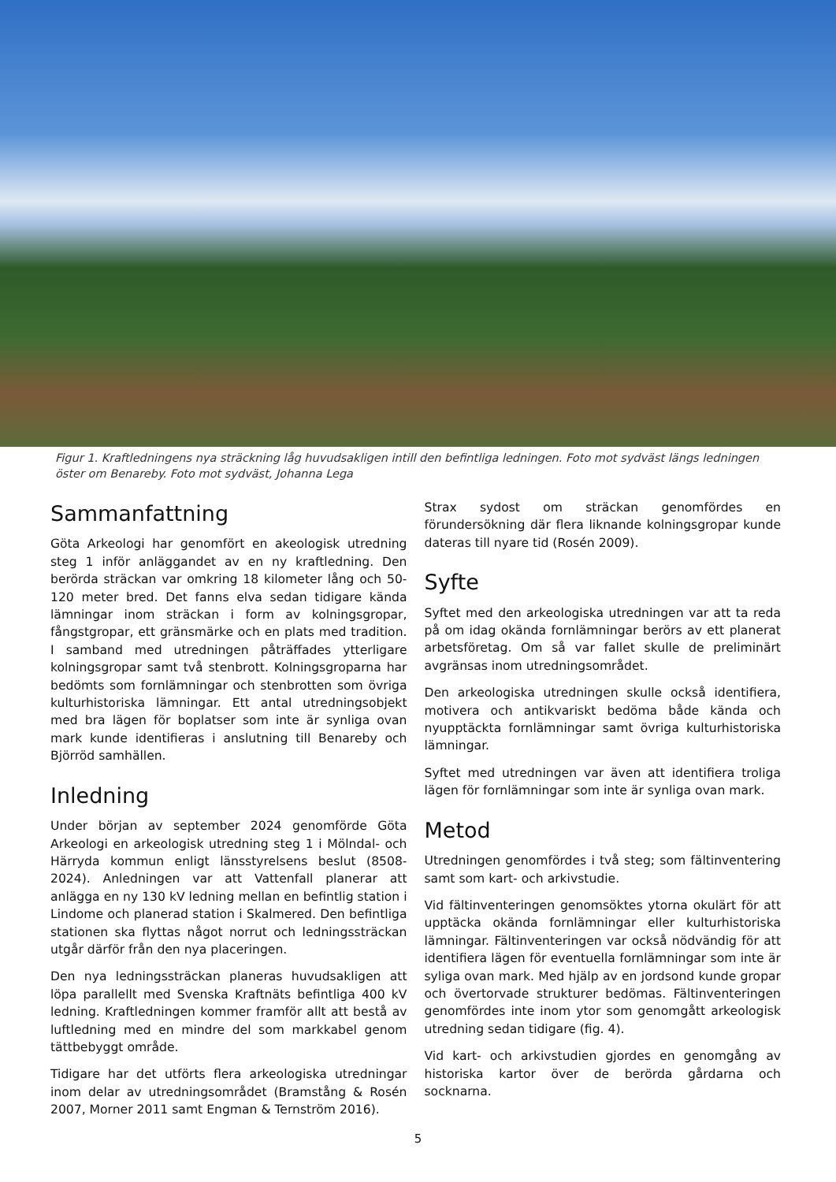Figur 1. Kraftledningens nya sträckning låg huvudsakligen intill den befintliga ledningen. Foto mot sydväst längs ledningen öster om Benareby. Foto mot sydväst, Johanna Lega
Sammanfattning
Göta Arkeologi har genomfört en akeologisk utredning steg 1 inför anläggandet av en ny kraftledning. Den berörda sträckan var omkring 18 kilometer lång och 50-120 meter bred. Det fanns elva sedan tidigare kända lämningar inom sträckan i form av kolningsgropar, fångstgropar, ett gränsmärke och en plats med tradition. I samband med utredningen påträffades ytterligare kolningsgropar samt två stenbrott. Kolningsgroparna har bedömts som fornlämningar och stenbrotten som övriga kulturhistoriska lämningar. Ett antal utredningsobjekt med bra lägen för boplatser som inte är synliga ovan mark kunde identifieras i anslutning till Benareby och Björröd samhällen.
Inledning
Under början av september 2024 genomförde Göta Arkeologi en arkeologisk utredning steg 1 i Mölndal- och Härryda kommun enligt länsstyrelsens beslut (8508-2024). Anledningen var att Vattenfall planerar att anlägga en ny 130 kV ledning mellan en befintlig station i Lindome och planerad station i Skalmered. Den befintliga stationen ska flyttas något norrut och ledningssträckan utgår därför från den nya placeringen.
Den nya ledningssträckan planeras huvudsakligen att löpa parallellt med Svenska Kraftnäts befintliga 400 kV ledning. Kraftledningen kommer framför allt att bestå av luftledning med en mindre del som markkabel genom tättbebyggt område.
Tidigare har det utförts flera arkeologiska utredningar inom delar av utredningsområdet (Bramstång & Rosén 2007, Morner 2011 samt Engman & Ternström 2016).
Strax sydost om sträckan genomfördes en förundersökning där flera liknande kolningsgropar kunde dateras till nyare tid (Rosén 2009).
Syfte
Syftet med den arkeologiska utredningen var att ta reda på om idag okända fornlämningar berörs av ett planerat arbetsföretag. Om så var fallet skulle de preliminärt avgränsas inom utredningsområdet.
Den arkeologiska utredningen skulle också identifiera, motivera och antikvariskt bedöma både kända och nyupptäckta fornlämningar samt övriga kulturhistoriska lämningar.
Syftet med utredningen var även att identifiera troliga lägen för fornlämningar som inte är synliga ovan mark.
Metod
Utredningen genomfördes i två steg; som fältinventering samt som kart- och arkivstudie.
Vid fältinventeringen genomsöktes ytorna okulärt för att upptäcka okända fornlämningar eller kulturhistoriska lämningar. Fältinventeringen var också nödvändig för att identifiera lägen för eventuella fornlämningar som inte är syliga ovan mark. Med hjälp av en jordsond kunde gropar och övertorvade strukturer bedömas. Fältinventeringen genomfördes inte inom ytor som genomgått arkeologisk utredning sedan tidigare (fig. 4).
Vid kart- och arkivstudien gjordes en genomgång av historiska kartor över de berörda gårdarna och socknarna.
5